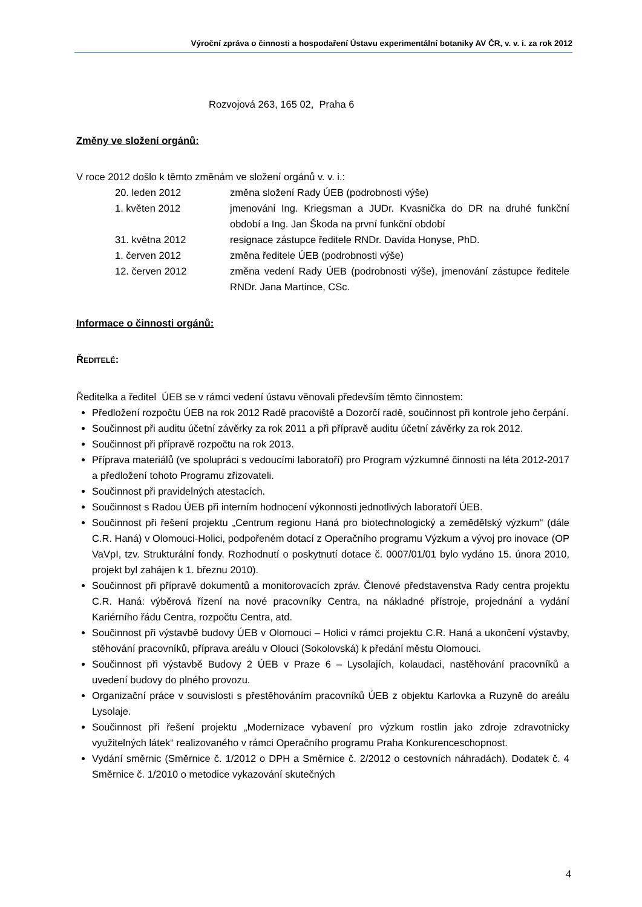Výroční zpráva o činnosti a hospodaření Ústavu experimentální botaniky AV ČR, v. v. i. za rok 2012
Rozvojová 263, 165 02, Praha 6
Změny ve složení orgánů:
V roce 2012 došlo k těmto změnám ve složení orgánů v. v. i.:
| 20. leden 2012 | změna složení Rady ÚEB (podrobnosti výše) |
| 1. květen 2012 | jmenováni Ing. Kriegsman a JUDr. Kvasnička do DR na druhé funkční období a Ing. Jan Škoda na první funkční období |
| 31. května 2012 | resignace zástupce ředitele RNDr. Davida Honyse, PhD. |
| 1. červen 2012 | změna ředitele ÚEB (podrobnosti výše) |
| 12. červen 2012 | změna vedení Rady ÚEB (podrobnosti výše), jmenování zástupce ředitele RNDr. Jana Martince, CSc. |
Informace o činnosti orgánů:
ŘEDITELÉ:
Ředitelka a ředitel ÚEB se v rámci vedení ústavu věnovali především těmto činnostem:
Předložení rozpočtu ÚEB na rok 2012 Radě pracoviště a Dozorčí radě, součinnost při kontrole jeho čerpání.
Součinnost při auditu účetní závěrky za rok 2011 a při přípravě auditu účetní závěrky za rok 2012.
Součinnost při přípravě rozpočtu na rok 2013.
Příprava materiálů (ve spolupráci s vedoucími laboratoří) pro Program výzkumné činnosti na léta 2012-2017 a předložení tohoto Programu zřizovateli.
Součinnost při pravidelných atestacích.
Součinnost s Radou ÚEB při interním hodnocení výkonnosti jednotlivých laboratoří ÚEB.
Součinnost při řešení projektu „Centrum regionu Haná pro biotechnologický a zemědělský výzkum“ (dále C.R. Haná) v Olomouci-Holici, podpořeném dotací z Operačního programu Výzkum a vývoj pro inovace (OP VaVpI, tzv. Strukturální fondy. Rozhodnutí o poskytnutí dotace č. 0007/01/01 bylo vydáno 15. února 2010, projekt byl zahájen k 1. březnu 2010).
Součinnost při přípravě dokumentů a monitorovacích zpráv. Členové představenstva Rady centra projektu C.R. Haná: výběrová řízení na nové pracovníky Centra, na nákladné přístroje, projednání a vydání Kariérního řádu Centra, rozpočtu Centra, atd.
Součinnost při výstavbě budovy ÚEB v Olomouci – Holici v rámci projektu C.R. Haná a ukončení výstavby, stěhování pracovníků, příprava areálu v Olouci (Sokolovská) k předání městu Olomouci.
Součinnost při výstavbě Budovy 2 ÚEB v Praze 6 – Lysolajích, kolaudaci, nastěhování pracovníků a uvedení budovy do plného provozu.
Organizační práce v souvislosti s přestěhováním pracovníků ÚEB z objektu Karlovka a Ruzyně do areálu Lysolaje.
Součinnost při řešení projektu „Modernizace vybavení pro výzkum rostlin jako zdroje zdravotnicky využitelných látek“ realizovaného v rámci Operačního programu Praha Konkurenceschopnost.
Vydání směrnic (Směrnice č. 1/2012 o DPH a Směrnice č. 2/2012 o cestovních náhradách). Dodatek č. 4 Směrnice č. 1/2010 o metodice vykazování skutečných
4